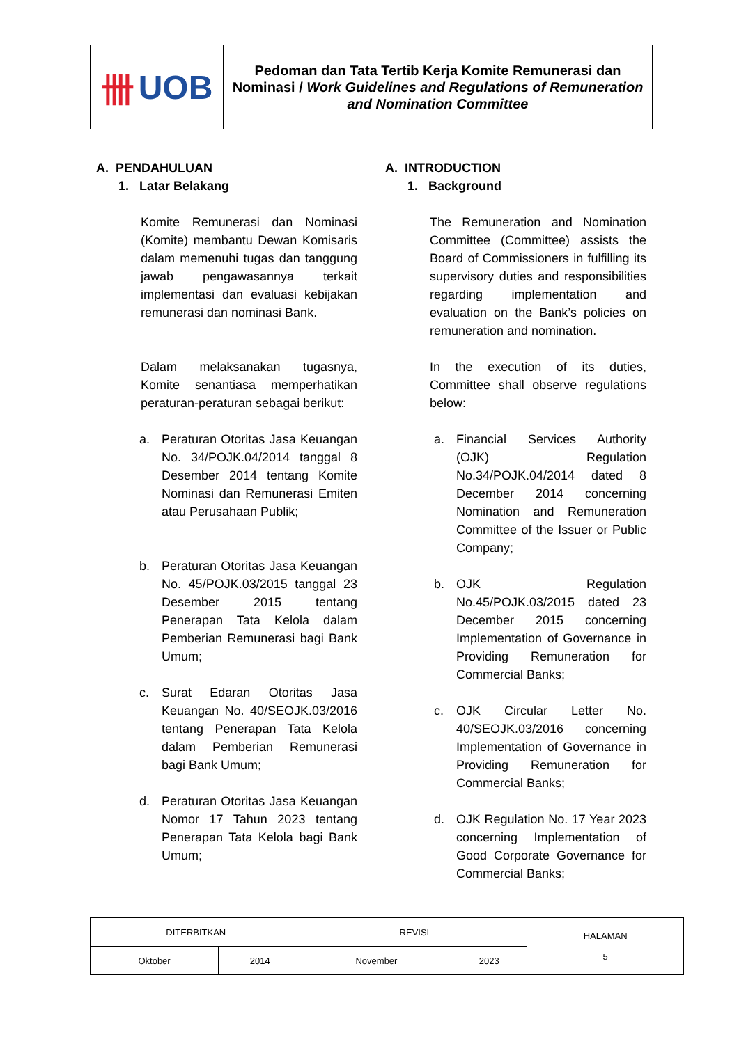卌 UOB
Pedoman dan Tata Tertib Kerja Komite Remunerasi dan Nominasi / Work Guidelines and Regulations of Remuneration and Nomination Committee
A. PENDAHULUAN
1. Latar Belakang
Komite Remunerasi dan Nominasi (Komite) membantu Dewan Komisaris dalam memenuhi tugas dan tanggung jawab pengawasannya terkait implementasi dan evaluasi kebijakan remunerasi dan nominasi Bank.
Dalam melaksanakan tugasnya, Komite senantiasa memperhatikan peraturan-peraturan sebagai berikut:
a. Peraturan Otoritas Jasa Keuangan No. 34/POJK.04/2014 tanggal 8 Desember 2014 tentang Komite Nominasi dan Remunerasi Emiten atau Perusahaan Publik;
b. Peraturan Otoritas Jasa Keuangan No. 45/POJK.03/2015 tanggal 23 Desember 2015 tentang Penerapan Tata Kelola dalam Pemberian Remunerasi bagi Bank Umum;
c. Surat Edaran Otoritas Jasa Keuangan No. 40/SEOJK.03/2016 tentang Penerapan Tata Kelola dalam Pemberian Remunerasi bagi Bank Umum;
d. Peraturan Otoritas Jasa Keuangan Nomor 17 Tahun 2023 tentang Penerapan Tata Kelola bagi Bank Umum;
A. INTRODUCTION
1. Background
The Remuneration and Nomination Committee (Committee) assists the Board of Commissioners in fulfilling its supervisory duties and responsibilities regarding implementation and evaluation on the Bank’s policies on remuneration and nomination.
In the execution of its duties, Committee shall observe regulations below:
a. Financial Services Authority (OJK) Regulation No.34/POJK.04/2014 dated 8 December 2014 concerning Nomination and Remuneration Committee of the Issuer or Public Company;
b. OJK Regulation No.45/POJK.03/2015 dated 23 December 2015 concerning Implementation of Governance in Providing Remuneration for Commercial Banks;
c. OJK Circular Letter No. 40/SEOJK.03/2016 concerning Implementation of Governance in Providing Remuneration for Commercial Banks;
d. OJK Regulation No. 17 Year 2023 concerning Implementation of Good Corporate Governance for Commercial Banks;
| DITERBITKAN | | REVISI | | HALAMAN 5 |
| Oktober | 2014 | November | 2023 | |